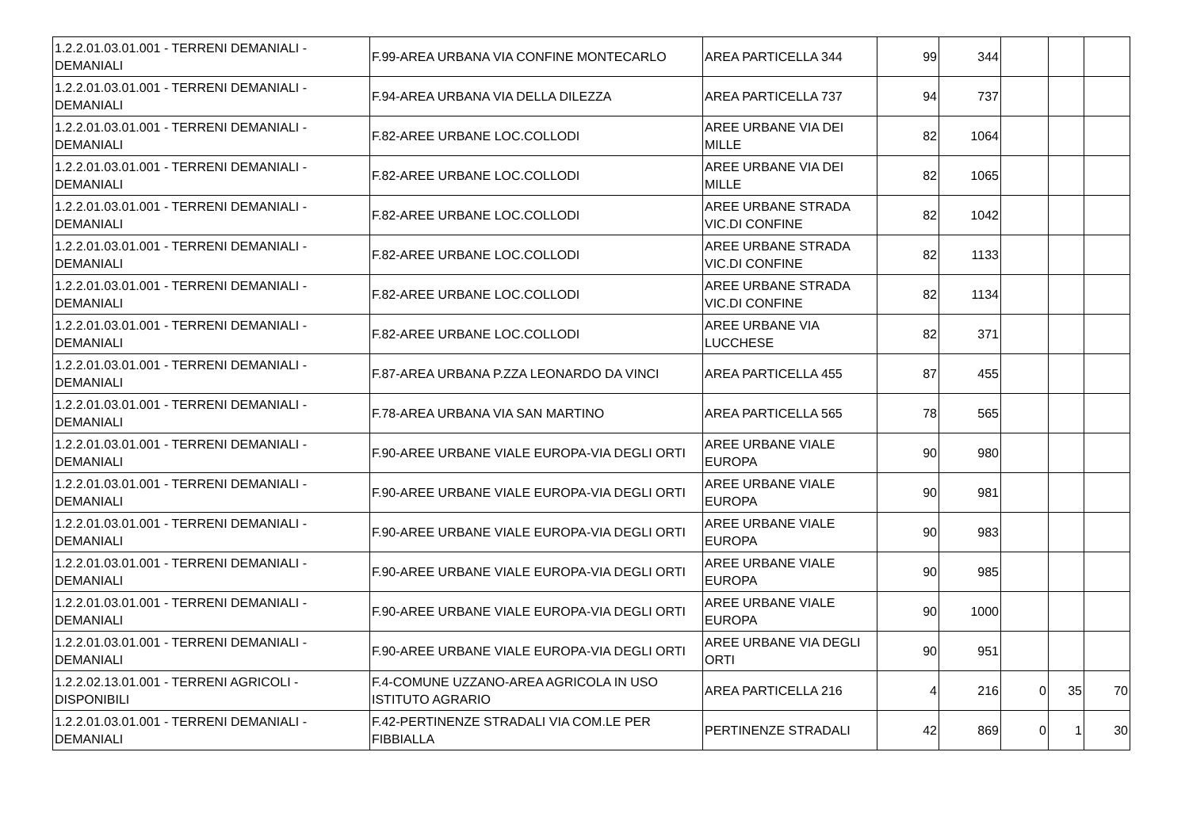| 1.2.2.01.03.01.001 - TERRENI DEMANIALI - DEMANIALI | F.99-AREA URBANA VIA CONFINE MONTECARLO | AREA PARTICELLA 344 | 99 | 344 | | | |
| 1.2.2.01.03.01.001 - TERRENI DEMANIALI - DEMANIALI | F.94-AREA URBANA VIA DELLA DILEZZA | AREA PARTICELLA 737 | 94 | 737 | | | |
| 1.2.2.01.03.01.001 - TERRENI DEMANIALI - DEMANIALI | F.82-AREE URBANE LOC.COLLODI | AREE URBANE VIA DEI MILLE | 82 | 1064 | | | |
| 1.2.2.01.03.01.001 - TERRENI DEMANIALI - DEMANIALI | F.82-AREE URBANE LOC.COLLODI | AREE URBANE VIA DEI MILLE | 82 | 1065 | | | |
| 1.2.2.01.03.01.001 - TERRENI DEMANIALI - DEMANIALI | F.82-AREE URBANE LOC.COLLODI | AREE URBANE STRADA VIC.DI CONFINE | 82 | 1042 | | | |
| 1.2.2.01.03.01.001 - TERRENI DEMANIALI - DEMANIALI | F.82-AREE URBANE LOC.COLLODI | AREE URBANE STRADA VIC.DI CONFINE | 82 | 1133 | | | |
| 1.2.2.01.03.01.001 - TERRENI DEMANIALI - DEMANIALI | F.82-AREE URBANE LOC.COLLODI | AREE URBANE STRADA VIC.DI CONFINE | 82 | 1134 | | | |
| 1.2.2.01.03.01.001 - TERRENI DEMANIALI - DEMANIALI | F.82-AREE URBANE LOC.COLLODI | AREE URBANE VIA LUCCHESE | 82 | 371 | | | |
| 1.2.2.01.03.01.001 - TERRENI DEMANIALI - DEMANIALI | F.87-AREA URBANA P.ZZA LEONARDO DA VINCI | AREA PARTICELLA 455 | 87 | 455 | | | |
| 1.2.2.01.03.01.001 - TERRENI DEMANIALI - DEMANIALI | F.78-AREA URBANA VIA SAN MARTINO | AREA PARTICELLA 565 | 78 | 565 | | | |
| 1.2.2.01.03.01.001 - TERRENI DEMANIALI - DEMANIALI | F.90-AREE URBANE VIALE EUROPA-VIA DEGLI ORTI | AREE URBANE VIALE EUROPA | 90 | 980 | | | |
| 1.2.2.01.03.01.001 - TERRENI DEMANIALI - DEMANIALI | F.90-AREE URBANE VIALE EUROPA-VIA DEGLI ORTI | AREE URBANE VIALE EUROPA | 90 | 981 | | | |
| 1.2.2.01.03.01.001 - TERRENI DEMANIALI - DEMANIALI | F.90-AREE URBANE VIALE EUROPA-VIA DEGLI ORTI | AREE URBANE VIALE EUROPA | 90 | 983 | | | |
| 1.2.2.01.03.01.001 - TERRENI DEMANIALI - DEMANIALI | F.90-AREE URBANE VIALE EUROPA-VIA DEGLI ORTI | AREE URBANE VIALE EUROPA | 90 | 985 | | | |
| 1.2.2.01.03.01.001 - TERRENI DEMANIALI - DEMANIALI | F.90-AREE URBANE VIALE EUROPA-VIA DEGLI ORTI | AREE URBANE VIALE EUROPA | 90 | 1000 | | | |
| 1.2.2.01.03.01.001 - TERRENI DEMANIALI - DEMANIALI | F.90-AREE URBANE VIALE EUROPA-VIA DEGLI ORTI | AREE URBANE VIA DEGLI ORTI | 90 | 951 | | | |
| 1.2.2.02.13.01.001 - TERRENI AGRICOLI - DISPONIBILI | F.4-COMUNE UZZANO-AREA AGRICOLA IN USO ISTITUTO AGRARIO | AREA PARTICELLA 216 | 4 | 216 | 0 | 35 | 70 |
| 1.2.2.01.03.01.001 - TERRENI DEMANIALI - DEMANIALI | F.42-PERTINENZE STRADALI VIA COM.LE PER FIBBIALLA | PERTINENZE STRADALI | 42 | 869 | 0 | 1 | 30 |